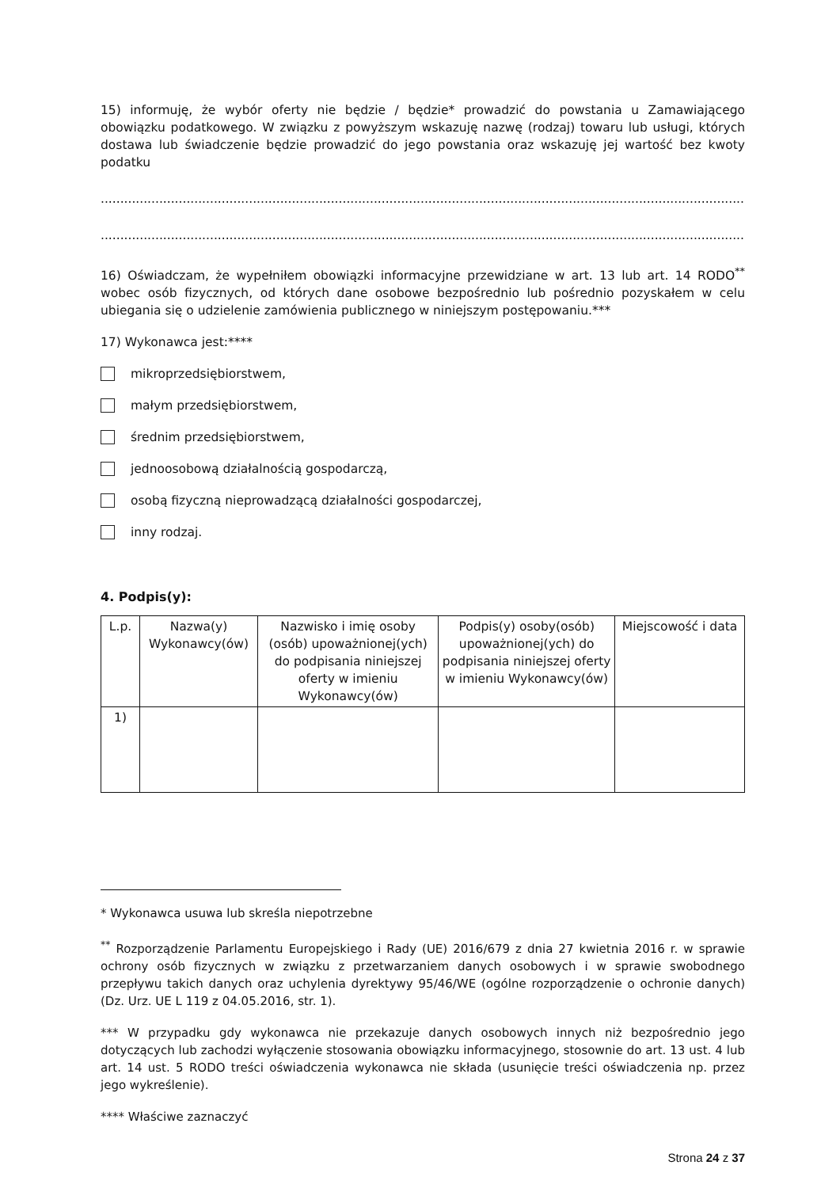15) informuję, że wybór oferty nie będzie / będzie* prowadzić do powstania u Zamawiającego obowiązku podatkowego. W związku z powyższym wskazuję nazwę (rodzaj) towaru lub usługi, których dostawa lub świadczenie będzie prowadzić do jego powstania oraz wskazuję jej wartość bez kwoty podatku
..............................................................................................................................................................................................
..............................................................................................................................................................................................
16) Oświadczam, że wypełniłem obowiązki informacyjne przewidziane w art. 13 lub art. 14 RODO<sup>**</sup> wobec osób fizycznych, od których dane osobowe bezpośrednio lub pośrednio pozyskałem w celu ubiegania się o udzielenie zamówienia publicznego w niniejszym postępowaniu.***
17) Wykonawca jest:****
mikroprzedsiębiorstwem,
małym przedsiębiorstwem,
średnim przedsiębiorstwem,
jednoosobową działalnością gospodarczą,
osobą fizyczną nieprowadzącą działalności gospodarczej,
inny rodzaj.
4. Podpis(y):
| L.p. | Nazwa(y) Wykonawcy(ów) | Nazwisko i imię osoby (osób) upoważnionej(ych) do podpisania niniejszej oferty w imieniu Wykonawcy(ów) | Podpis(y) osoby(osób) upoważnionej(ych) do podpisania niniejszej oferty w imieniu Wykonawcy(ów) | Miejscowość i data |
| --- | --- | --- | --- | --- |
| 1) | | | | |
* Wykonawca usuwa lub skreśla niepotrzebne
<sup>**</sup> Rozporządzenie Parlamentu Europejskiego i Rady (UE) 2016/679 z dnia 27 kwietnia 2016 r. w sprawie ochrony osób fizycznych w związku z przetwarzaniem danych osobowych i w sprawie swobodnego przepływu takich danych oraz uchylenia dyrektywy 95/46/WE (ogólne rozporządzenie o ochronie danych) (Dz. Urz. UE L 119 z 04.05.2016, str. 1).
*** W przypadku gdy wykonawca nie przekazuje danych osobowych innych niż bezpośrednio jego dotyczących lub zachodzi wyłączenie stosowania obowiązku informacyjnego, stosownie do art. 13 ust. 4 lub art. 14 ust. 5 RODO treści oświadczenia wykonawca nie składa (usunięcie treści oświadczenia np. przez jego wykreślenie).
**** Właściwe zaznaczyć
Strona 24 z 37